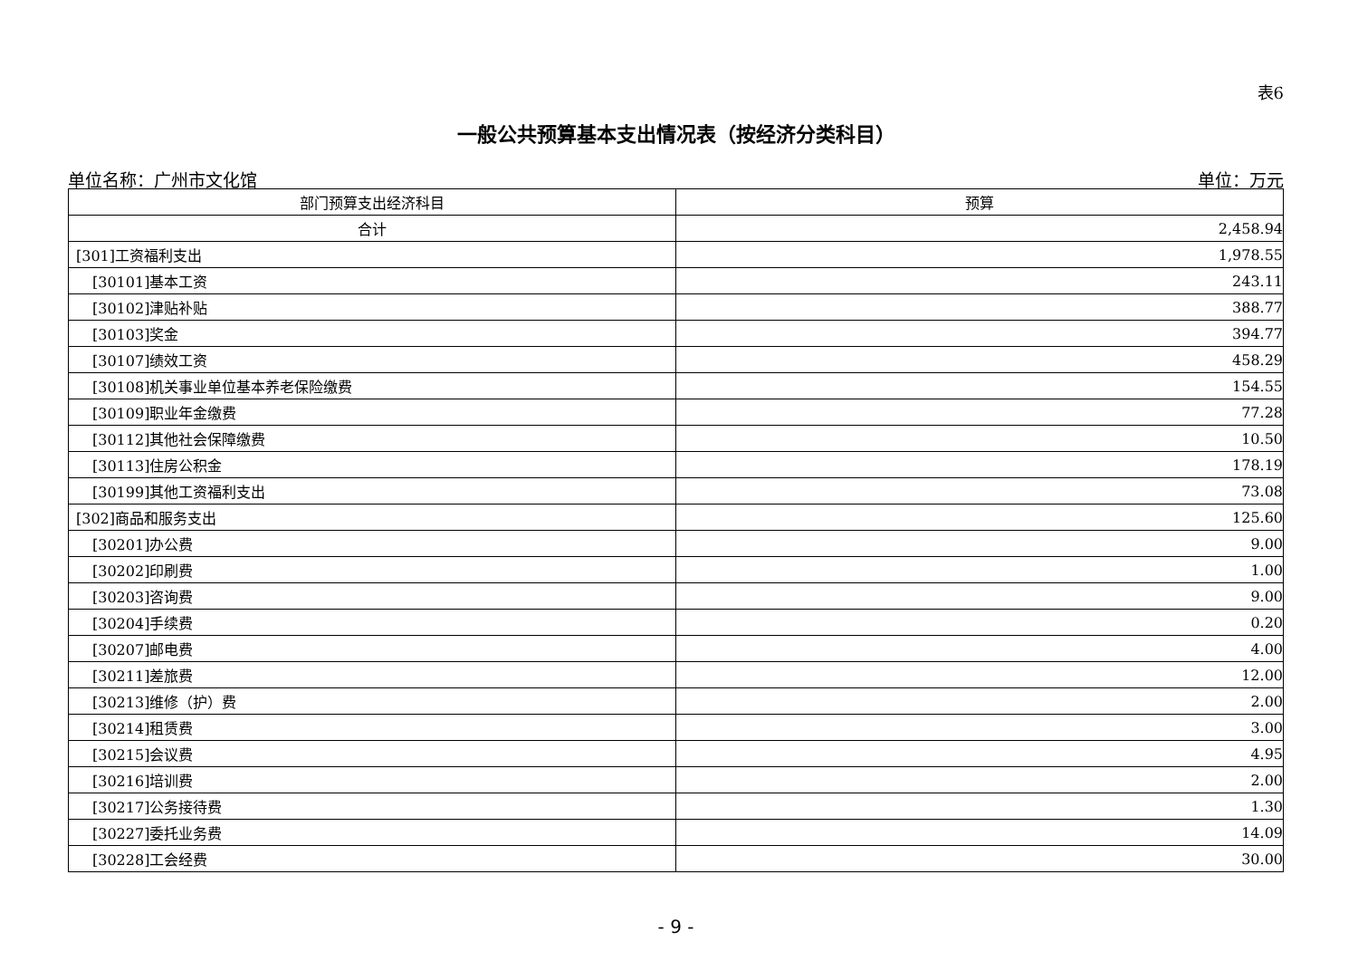表6
一般公共预算基本支出情况表（按经济分类科目）
单位名称：广州市文化馆 单位：万元
| 部门预算支出经济科目 | 预算 |
| --- | --- |
| 合计 | 2,458.94 |
| [301]工资福利支出 | 1,978.55 |
| [30101]基本工资 | 243.11 |
| [30102]津贴补贴 | 388.77 |
| [30103]奖金 | 394.77 |
| [30107]绩效工资 | 458.29 |
| [30108]机关事业单位基本养老保险缴费 | 154.55 |
| [30109]职业年金缴费 | 77.28 |
| [30112]其他社会保障缴费 | 10.50 |
| [30113]住房公积金 | 178.19 |
| [30199]其他工资福利支出 | 73.08 |
| [302]商品和服务支出 | 125.60 |
| [30201]办公费 | 9.00 |
| [30202]印刷费 | 1.00 |
| [30203]咨询费 | 9.00 |
| [30204]手续费 | 0.20 |
| [30207]邮电费 | 4.00 |
| [30211]差旅费 | 12.00 |
| [30213]维修（护）费 | 2.00 |
| [30214]租赁费 | 3.00 |
| [30215]会议费 | 4.95 |
| [30216]培训费 | 2.00 |
| [30217]公务接待费 | 1.30 |
| [30227]委托业务费 | 14.09 |
| [30228]工会经费 | 30.00 |
- 9 -